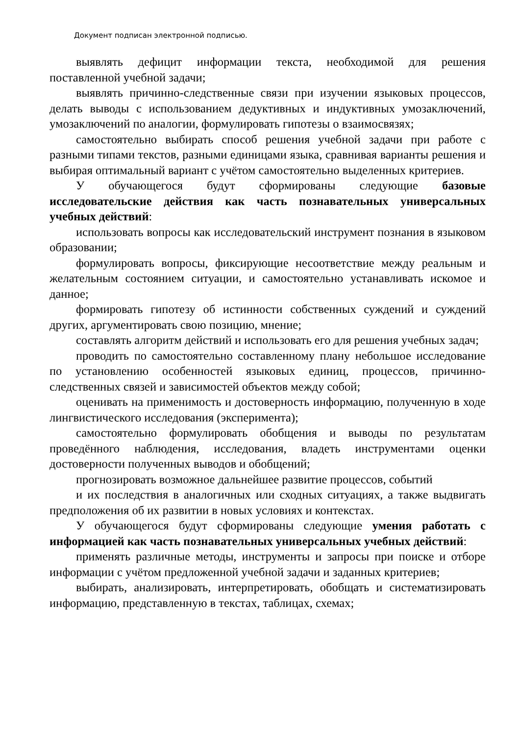Документ подписан электронной подписью.
выявлять дефицит информации текста, необходимой для решения поставленной учебной задачи;
выявлять причинно-следственные связи при изучении языковых процессов, делать выводы с использованием дедуктивных и индуктивных умозаключений, умозаключений по аналогии, формулировать гипотезы о взаимосвязях;
самостоятельно выбирать способ решения учебной задачи при работе с разными типами текстов, разными единицами языка, сравнивая варианты решения и выбирая оптимальный вариант с учётом самостоятельно выделенных критериев.
У обучающегося будут сформированы следующие базовые исследовательские действия как часть познавательных универсальных учебных действий:
использовать вопросы как исследовательский инструмент познания в языковом образовании;
формулировать вопросы, фиксирующие несоответствие между реальным и желательным состоянием ситуации, и самостоятельно устанавливать искомое и данное;
формировать гипотезу об истинности собственных суждений и суждений других, аргументировать свою позицию, мнение;
составлять алгоритм действий и использовать его для решения учебных задач;
проводить по самостоятельно составленному плану небольшое исследование по установлению особенностей языковых единиц, процессов, причинно-следственных связей и зависимостей объектов между собой;
оценивать на применимость и достоверность информацию, полученную в ходе лингвистического исследования (эксперимента);
самостоятельно формулировать обобщения и выводы по результатам проведённого наблюдения, исследования, владеть инструментами оценки достоверности полученных выводов и обобщений;
прогнозировать возможное дальнейшее развитие процессов, событий
и их последствия в аналогичных или сходных ситуациях, а также выдвигать предположения об их развитии в новых условиях и контекстах.
У обучающегося будут сформированы следующие умения работать с информацией как часть познавательных универсальных учебных действий:
применять различные методы, инструменты и запросы при поиске и отборе информации с учётом предложенной учебной задачи и заданных критериев;
выбирать, анализировать, интерпретировать, обобщать и систематизировать информацию, представленную в текстах, таблицах, схемах;